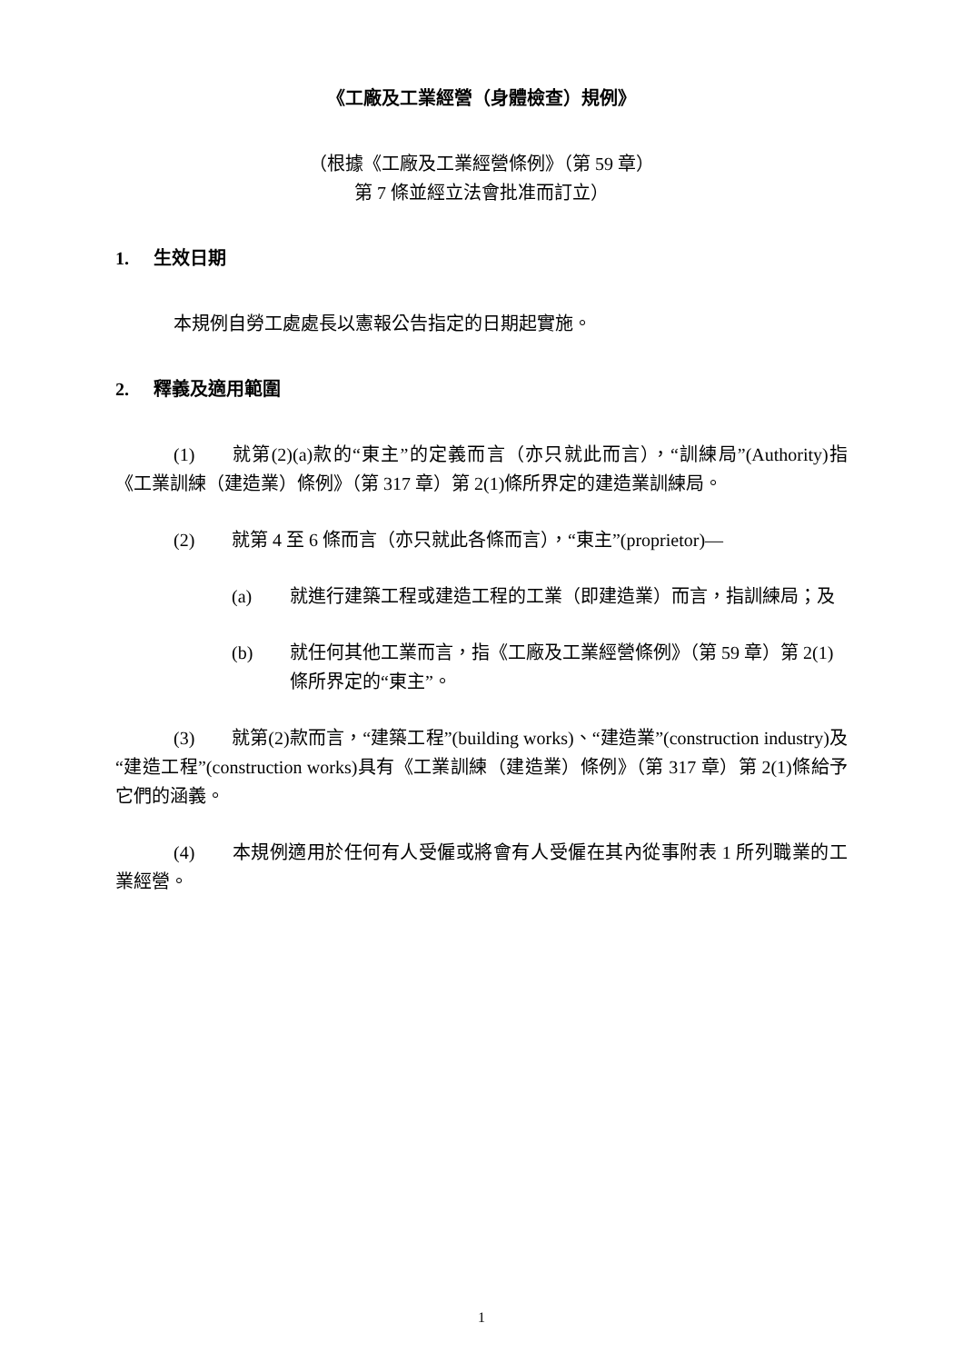《工廠及工業經營（身體檢查）規例》
（根據《工廠及工業經營條例》（第 59 章）
第 7 條並經立法會批准而訂立）
1. 生效日期
本規例自勞工處處長以憲報公告指定的日期起實施。
2. 釋義及適用範圍
(1) 就第(2)(a)款的“東主”的定義而言（亦只就此而言），“訓練局”(Authority)指《工業訓練（建造業）條例》（第 317 章）第 2(1)條所界定的建造業訓練局。
(2) 就第 4 至 6 條而言（亦只就此各條而言），“東主”(proprietor)—
(a) 就進行建築工程或建造工程的工業（即建造業）而言，指訓練局；及
(b) 就任何其他工業而言，指《工廠及工業經營條例》（第 59 章）第 2(1)條所界定的“東主”。
(3) 就第(2)款而言，“建築工程”(building works)、“建造業”(construction industry)及“建造工程”(construction works)具有《工業訓練（建造業）條例》（第 317 章）第 2(1)條給予它們的涵義。
(4) 本規例適用於任何有人受僱或將會有人受僱在其內從事附表 1 所列職業的工業經營。
1